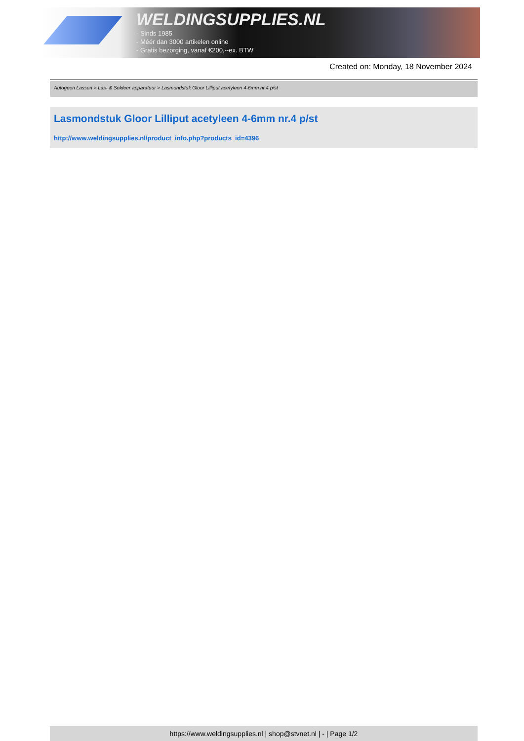WELDINGSUPPLIES.NL
- Sinds 1985
- Méér dan 3000 artikelen online
- Gratis bezorging, vanaf €200,--ex. BTW
Created on: Monday, 18 November 2024
Autogeen Lassen > Las- & Soldeer apparatuur > Lasmondstuk Gloor Lilliput acetyleen 4-6mm nr.4 p/st
Lasmondstuk Gloor Lilliput acetyleen 4-6mm nr.4 p/st
http://www.weldingsupplies.nl/product_info.php?products_id=4396
https://www.weldingsupplies.nl | shop@stvnet.nl | - | Page 1/2